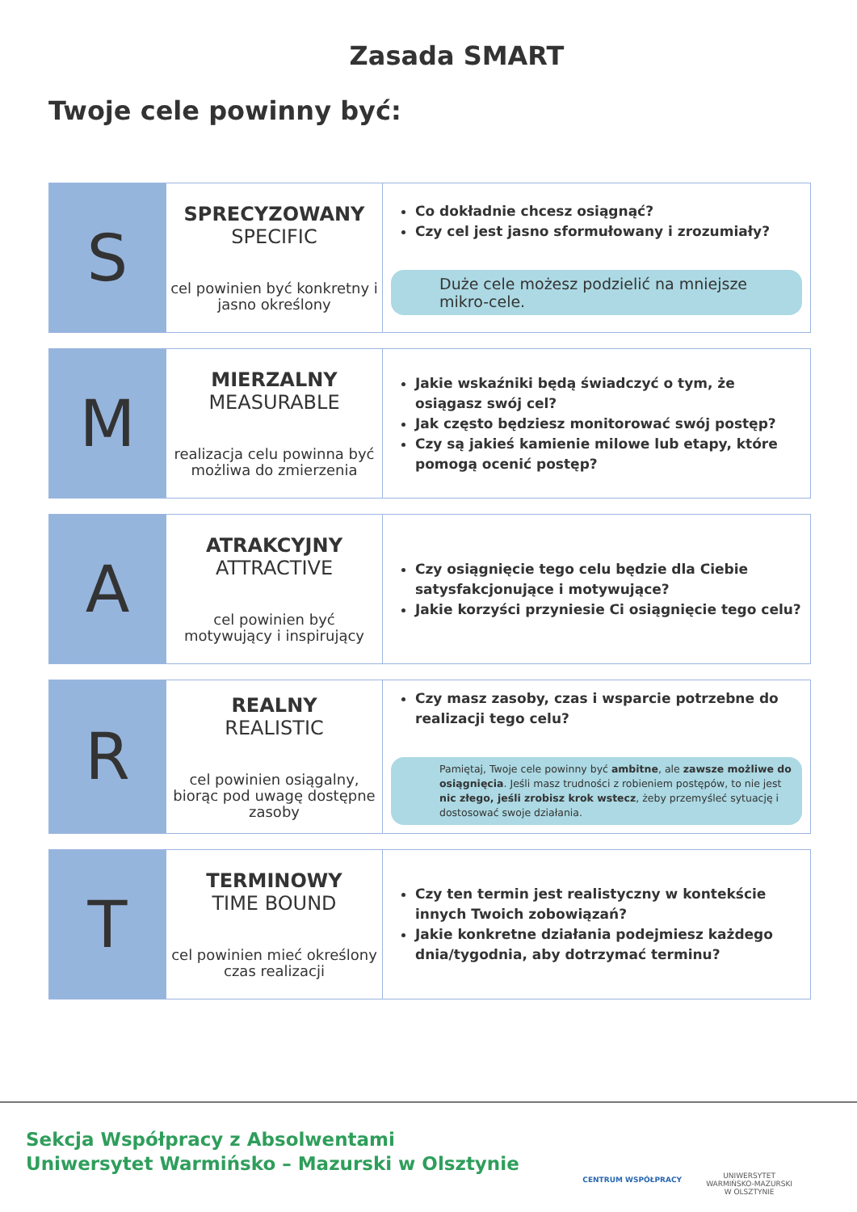Zasada SMART
Twoje cele powinny być:
| S | SPRECYZOWANY SPECIFIC cel powinien być konkretny i jasno określony | Co dokładnie chcesz osiągnąć? Czy cel jest jasno sformułowany i zrozumiały? Duże cele możesz podzielić na mniejsze mikro-cele. |
| M | MIERZALNY MEASURABLE realizacja celu powinna być możliwa do zmierzenia | Jakie wskaźniki będą świadczyć o tym, że osiągasz swój cel? Jak często będziesz monitorować swój postęp? Czy są jakieś kamienie milowe lub etapy, które pomogą ocenić postęp? |
| A | ATRAKCYJNY ATTRACTIVE cel powinien być motywujący i inspirujący | Czy osiągnięcie tego celu będzie dla Ciebie satysfakcjonujące i motywujące? Jakie korzyści przyniesie Ci osiągnięcie tego celu? |
| R | REALNY REALISTIC cel powinien osiągalny, biorąc pod uwagę dostępne zasoby | Czy masz zasoby, czas i wsparcie potrzebne do realizacji tego celu? Pamiętaj, Twoje cele powinny być ambitne , ale zawsze możliwe do osiągnięcia . Jeśli masz trudności z robieniem postępów, to nie jest nic złego, jeśli zrobisz krok wstecz , żeby przemyśleć sytuację i dostosować swoje działania. |
| T | TERMINOWY TIME BOUND cel powinien mieć określony czas realizacji | Czy ten termin jest realistyczny w kontekście innych Twoich zobowiązań? Jakie konkretne działania podejmiesz każdego dnia/tygodnia, aby dotrzymać terminu? |
Sekcja Współpracy z Absolwentami
Uniwersytet Warmińsko – Mazurski w Olsztynie
CENTRUM WSPÓŁPRACY
UNIWERSYTET
WARMIŃSKO-MAZURSKI
W OLSZTYNIE